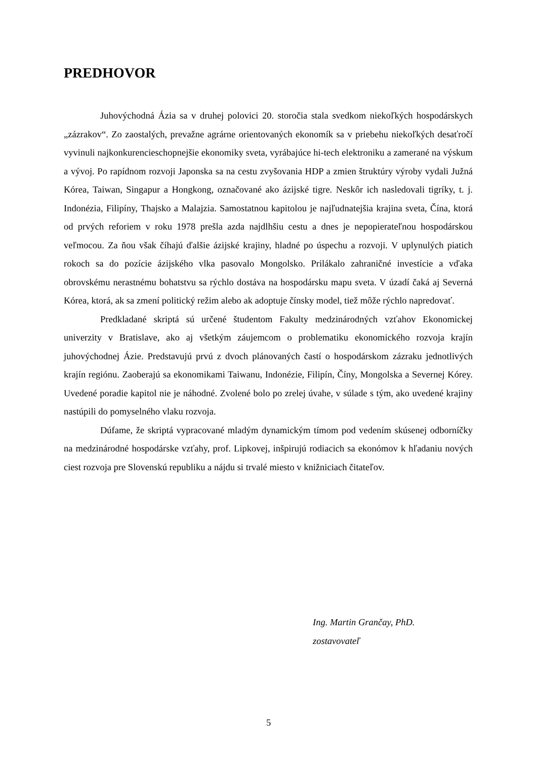PREDHOVOR
Juhovýchodná Ázia sa v druhej polovici 20. storočia stala svedkom niekoľkých hospodárskych „zázrakov“. Zo zaostalých, prevažne agrárne orientovaných ekonomík sa v priebehu niekoľkých desaťročí vyvinuli najkonkurencieschopnejšie ekonomiky sveta, vyrábajúce hi-tech elektroniku a zamerané na výskum a vývoj. Po rapídnom rozvoji Japonska sa na cestu zvyšovania HDP a zmien štruktúry výroby vydali Južná Kórea, Taiwan, Singapur a Hongkong, označované ako ázijské tigre. Neskôr ich nasledovali tigríky, t. j. Indonézia, Filipíny, Thajsko a Malajzia. Samostatnou kapitolou je najľudnatejšia krajina sveta, Čína, ktorá od prvých reforiem v roku 1978 prešla azda najdlhšiu cestu a dnes je nepopierateľnou hospodárskou veľmocou. Za ňou však číhajú ďalšie ázijské krajiny, hladné po úspechu a rozvoji. V uplynulých piatich rokoch sa do pozície ázijského vlka pasovalo Mongolsko. Prilákalo zahraničné investície a vďaka obrovskému nerastnému bohatstvu sa rýchlo dostáva na hospodársku mapu sveta. V úzadí čaká aj Severná Kórea, ktorá, ak sa zmení politický režim alebo ak adoptuje čínsky model, tiež môže rýchlo napredovať.
Predkladané skriptá sú určené študentom Fakulty medzinárodných vzťahov Ekonomickej univerzity v Bratislave, ako aj všetkým záujemcom o problematiku ekonomického rozvoja krajín juhovýchodnej Ázie. Predstavujú prvú z dvoch plánovaných častí o hospodárskom zázraku jednotlivých krajín regiónu. Zaoberajú sa ekonomikami Taiwanu, Indonézie, Filipín, Číny, Mongolska a Severnej Kórey. Uvedené poradie kapitol nie je náhodné. Zvolené bolo po zrelej úvahe, v súlade s tým, ako uvedené krajiny nastúpili do pomyselného vlaku rozvoja.
Dúfame, že skriptá vypracované mladým dynamickým tímom pod vedením skúsenej odborníčky na medzinárodné hospodárske vzťahy, prof. Lipkovej, inšpirujú rodiacich sa ekonómov k hľadaniu nových ciest rozvoja pre Slovenskú republiku a nájdu si trvalé miesto v knižniciach čitateľov.
Ing. Martin Grančay, PhD.
zostavovateľ
5